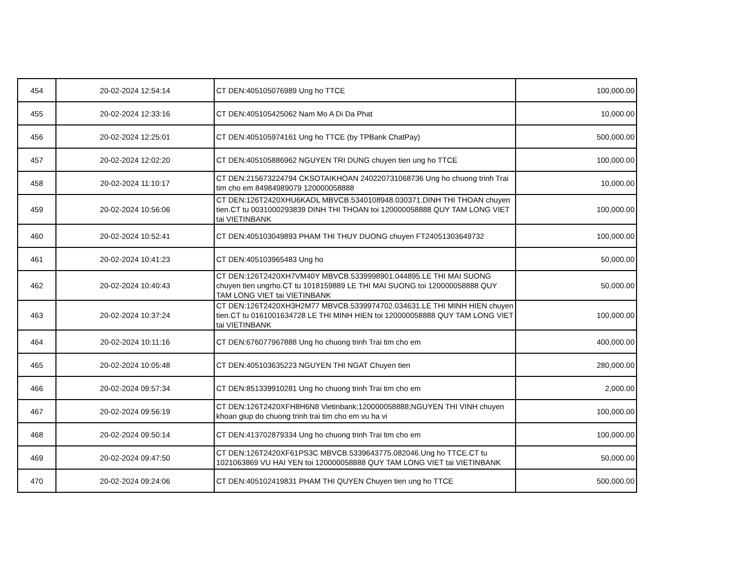| 454 | 20-02-2024 12:54:14 | CT DEN:405105076989 Ung ho TTCE | 100,000.00 |
| 455 | 20-02-2024 12:33:16 | CT DEN:405105425062 Nam Mo A Di Da Phat | 10,000.00 |
| 456 | 20-02-2024 12:25:01 | CT DEN:405105974161 Ung ho TTCE (by TPBank ChatPay) | 500,000.00 |
| 457 | 20-02-2024 12:02:20 | CT DEN:405105886962 NGUYEN TRI DUNG chuyen tien ung ho TTCE | 100,000.00 |
| 458 | 20-02-2024 11:10:17 | CT DEN:215673224794 CKSOTAIKHOAN 240220731068736 Ung ho chuong trinh Trai tim cho em 84984989079 120000058888 | 10,000.00 |
| 459 | 20-02-2024 10:56:06 | CT DEN:126T2420XHU6KADL MBVCB.5340108948.030371.DINH THI THOAN chuyen tien.CT tu 0031000293839 DINH THI THOAN toi 120000058888 QUY TAM LONG VIET tai VIETINBANK | 100,000.00 |
| 460 | 20-02-2024 10:52:41 | CT DEN:405103049893 PHAM THI THUY DUONG chuyen FT24051303649732 | 100,000.00 |
| 461 | 20-02-2024 10:41:23 | CT DEN:405103965483 Ung ho | 50,000.00 |
| 462 | 20-02-2024 10:40:43 | CT DEN:126T2420XH7VM40Y MBVCB.5339998901.044895.LE THI MAI SUONG chuyen tien ungrho.CT tu 1018159889 LE THI MAI SUONG toi 120000058888 QUY TAM LONG VIET tai VIETINBANK | 50,000.00 |
| 463 | 20-02-2024 10:37:24 | CT DEN:126T2420XH3H2M77 MBVCB.5339974702.034631.LE THI MINH HIEN chuyen tien.CT tu 0161001634728 LE THI MINH HIEN toi 120000058888 QUY TAM LONG VIET tai VIETINBANK | 100,000.00 |
| 464 | 20-02-2024 10:11:16 | CT DEN:676077967888 Ung ho chuong trinh Trai tim cho em | 400,000.00 |
| 465 | 20-02-2024 10:05:48 | CT DEN:405103635223 NGUYEN THI NGAT Chuyen tien | 280,000.00 |
| 466 | 20-02-2024 09:57:34 | CT DEN:851339910281 Ung ho chuong trinh Trai tim cho em | 2,000.00 |
| 467 | 20-02-2024 09:56:19 | CT DEN:126T2420XFH8H6N8 Vietinbank;120000058888;NGUYEN THI VINH chuyen khoan giup do chuong trinh trai tim cho em vu ha vi | 100,000.00 |
| 468 | 20-02-2024 09:50:14 | CT DEN:413702879334 Ung ho chuong trinh Trai tim cho em | 100,000.00 |
| 469 | 20-02-2024 09:47:50 | CT DEN:126T2420XF61PS3C MBVCB.5339643775.082046.Ung ho TTCE.CT tu 1021063869 VU HAI YEN toi 120000058888 QUY TAM LONG VIET tai VIETINBANK | 50,000.00 |
| 470 | 20-02-2024 09:24:06 | CT DEN:405102419831 PHAM THI QUYEN Chuyen tien ung ho TTCE | 500,000.00 |